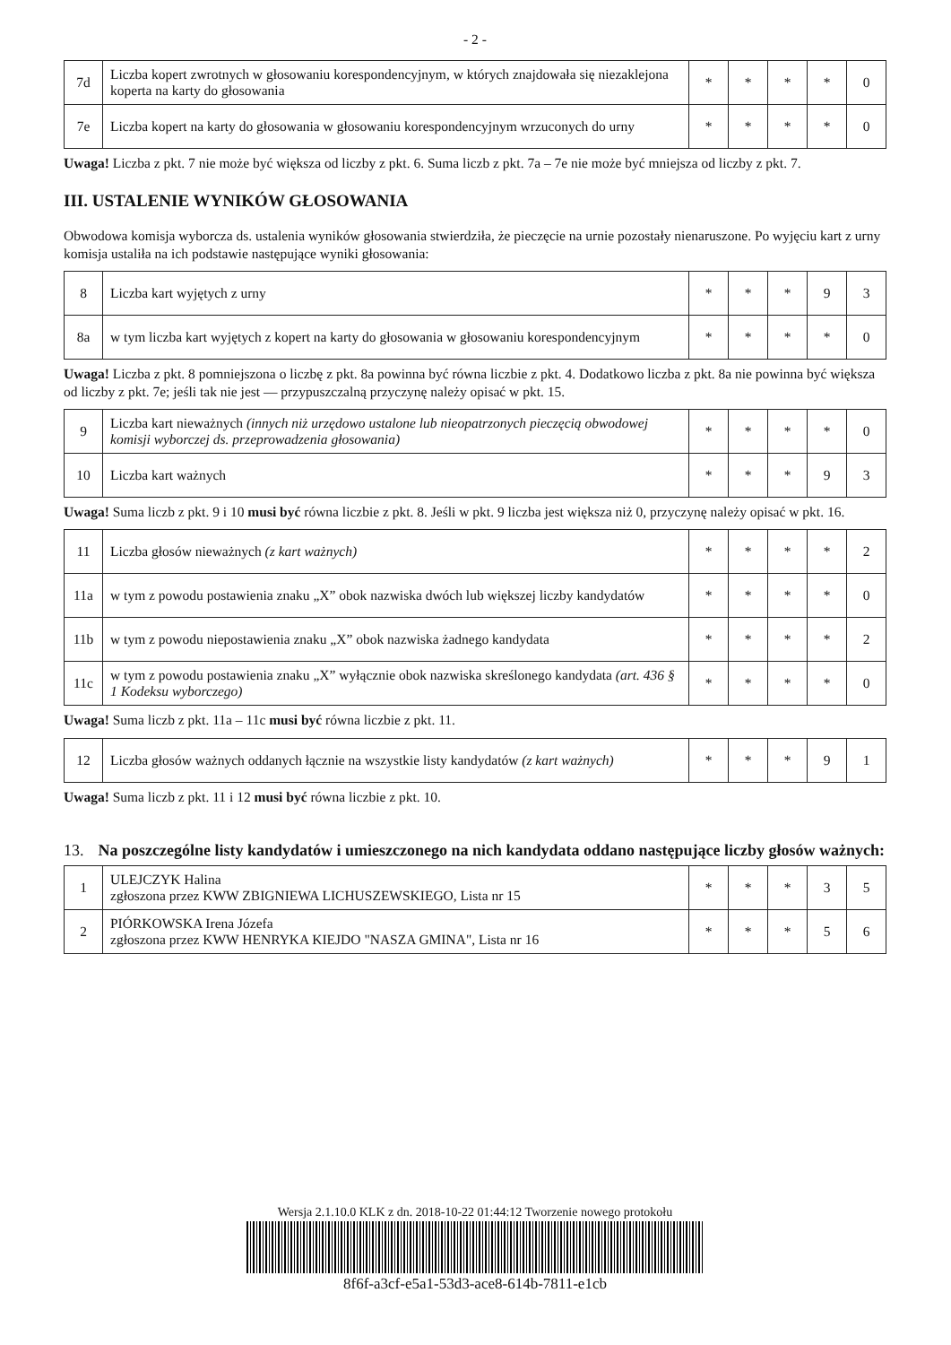- 2 -
| 7d | Liczba kopert zwrotnych w głosowaniu korespondencyjnym, w których znajdowała się niezaklejona koperta na karty do głosowania | * | * | * | * | 0 |
| 7e | Liczba kopert na karty do głosowania w głosowaniu korespondencyjnym wrzuconych do urny | * | * | * | * | 0 |
Uwaga! Liczba z pkt. 7 nie może być większa od liczby z pkt. 6. Suma liczb z pkt. 7a – 7e nie może być mniejsza od liczby z pkt. 7.
III. USTALENIE WYNIKÓW GŁOSOWANIA
Obwodowa komisja wyborcza ds. ustalenia wyników głosowania stwierdziła, że pieczęcie na urnie pozostały nienaruszone. Po wyjęciu kart z urny komisja ustaliła na ich podstawie następujące wyniki głosowania:
| 8 | Liczba kart wyjętych z urny | * | * | * | 9 | 3 |
| 8a | w tym liczba kart wyjętych z kopert na karty do głosowania w głosowaniu korespondencyjnym | * | * | * | * | 0 |
Uwaga! Liczba z pkt. 8 pomniejszona o liczbę z pkt. 8a powinna być równa liczbie z pkt. 4. Dodatkowo liczba z pkt. 8a nie powinna być większa od liczby z pkt. 7e; jeśli tak nie jest — przypuszczalną przyczynę należy opisać w pkt. 15.
| 9 | Liczba kart nieważnych (innych niż urzędowo ustalone lub nieopatrzonych pieczęcią obwodowej komisji wyborczej ds. przeprowadzenia głosowania) | * | * | * | * | 0 |
| 10 | Liczba kart ważnych | * | * | * | 9 | 3 |
Uwaga! Suma liczb z pkt. 9 i 10 musi być równa liczbie z pkt. 8. Jeśli w pkt. 9 liczba jest większa niż 0, przyczynę należy opisać w pkt. 16.
| 11 | Liczba głosów nieważnych (z kart ważnych) | * | * | * | * | 2 |
| 11a | w tym z powodu postawienia znaku „X” obok nazwiska dwóch lub większej liczby kandydatów | * | * | * | * | 0 |
| 11b | w tym z powodu niepostawienia znaku „X” obok nazwiska żadnego kandydata | * | * | * | * | 2 |
| 11c | w tym z powodu postawienia znaku „X” wyłącznie obok nazwiska skreślonego kandydata (art. 436 § 1 Kodeksu wyborczego) | * | * | * | * | 0 |
Uwaga! Suma liczb z pkt. 11a – 11c musi być równa liczbie z pkt. 11.
| 12 | Liczba głosów ważnych oddanych łącznie na wszystkie listy kandydatów (z kart ważnych) | * | * | * | 9 | 1 |
Uwaga! Suma liczb z pkt. 11 i 12 musi być równa liczbie z pkt. 10.
13. Na poszczególne listy kandydatów i umieszczonego na nich kandydata oddano następujące liczby głosów ważnych:
| 1 | ULEJCZYK Halina zgłoszona przez KWW ZBIGNIEWA LICHUSZEWSKIEGO, Lista nr 15 | * | * | * | 3 | 5 |
| 2 | PIÓRKOWSKA Irena Józefa zgłoszona przez KWW HENRYKA KIEJDO "NASZA GMINA", Lista nr 16 | * | * | * | 5 | 6 |
Wersja 2.1.10.0 KLK z dn. 2018-10-22 01:44:12 Tworzenie nowego protokołu
8f6f-a3cf-e5a1-53d3-ace8-614b-7811-e1cb